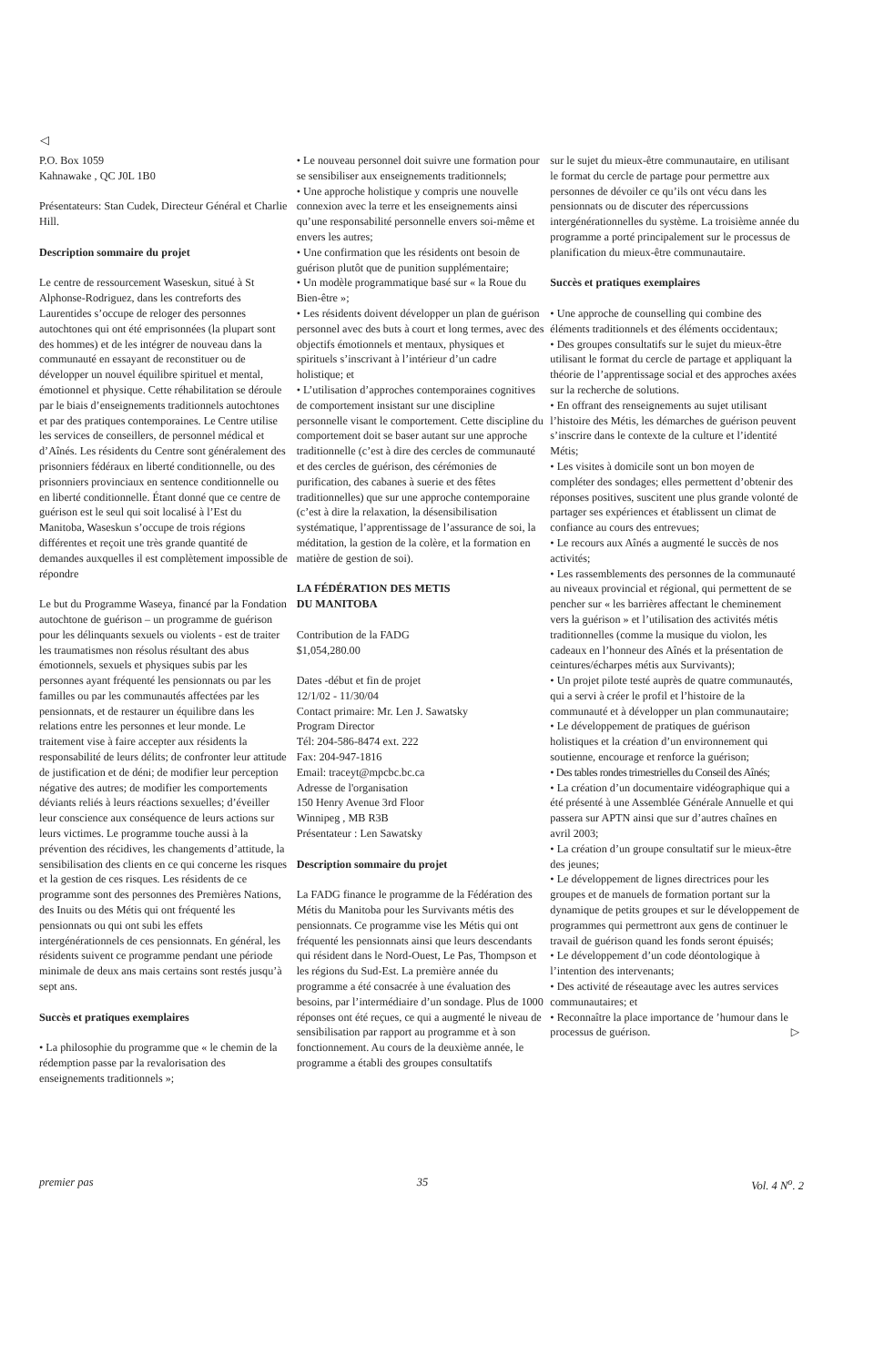◁
P.O. Box 1059
Kahnawake , QC J0L 1B0
Présentateurs: Stan Cudek, Directeur Général et Charlie Hill.
Description sommaire du projet
Le centre de ressourcement Waseskun, situé à St Alphonse-Rodriguez, dans les contreforts des Laurentides s’occupe de reloger des personnes autochtones qui ont été emprisonnées (la plupart sont des hommes) et de les intégrer de nouveau dans la communauté en essayant de reconstituer ou de développer un nouvel équilibre spirituel et mental, émotionnel et physique. Cette réhabilitation se déroule par le biais d’enseignements traditionnels autochtones et par des pratiques contemporaines. Le Centre utilise les services de conseillers, de personnel médical et d’Aînés. Les résidents du Centre sont généralement des prisonniers fédéraux en liberté conditionnelle, ou des prisonniers provinciaux en sentence conditionnelle ou en liberté conditionnelle. Étant donné que ce centre de guérison est le seul qui soit localisé à l’Est du Manitoba, Waseskun s’occupe de trois régions différentes et reçoit une très grande quantité de demandes auxquelles il est complètement impossible de répondre
Le but du Programme Waseya, financé par la Fondation autochtone de guérison – un programme de guérison pour les délinquants sexuels ou violents - est de traiter les traumatismes non résolus résultant des abus émotionnels, sexuels et physiques subis par les personnes ayant fréquenté les pensionnats ou par les familles ou par les communautés affectées par les pensionnats, et de restaurer un équilibre dans les relations entre les personnes et leur monde. Le traitement vise à faire accepter aux résidents la responsabilité de leurs délits; de confronter leur attitude de justification et de déni; de modifier leur perception négative des autres; de modifier les comportements déviants reliés à leurs réactions sexuelles; d’éveiller leur conscience aux conséquence de leurs actions sur leurs victimes. Le programme touche aussi à la prévention des récidives, les changements d’attitude, la sensibilisation des clients en ce qui concerne les risques et la gestion de ces risques. Les résidents de ce programme sont des personnes des Premières Nations, des Inuits ou des Métis qui ont fréquenté les pensionnats ou qui ont subi les effets intergénérationnels de ces pensionnats. En général, les résidents suivent ce programme pendant une période minimale de deux ans mais certains sont restés jusqu’à sept ans.
Succès et pratiques exemplaires
• La philosophie du programme que « le chemin de la rédemption passe par la revalorisation des enseignements traditionnels »;
• Le nouveau personnel doit suivre une formation pour se sensibiliser aux enseignements traditionnels;
• Une approche holistique y compris une nouvelle connexion avec la terre et les enseignements ainsi qu’une responsabilité personnelle envers soi-même et envers les autres;
• Une confirmation que les résidents ont besoin de guérison plutôt que de punition supplémentaire;
• Un modèle programmatique basé sur « la Roue du Bien-être »;
• Les résidents doivent développer un plan de guérison personnel avec des buts à court et long termes, avec des objectifs émotionnels et mentaux, physiques et spirituels s’inscrivant à l’intérieur d’un cadre holistique; et
• L’utilisation d’approches contemporaines cognitives de comportement insistant sur une discipline personnelle visant le comportement. Cette discipline du comportement doit se baser autant sur une approche traditionnelle (c’est à dire des cercles de communauté et des cercles de guérison, des cérémonies de purification, des cabanes à suerie et des fêtes traditionnelles) que sur une approche contemporaine (c’est à dire la relaxation, la désensibilisation systématique, l’apprentissage de l’assurance de soi, la méditation, la gestion de la colère, et la formation en matière de gestion de soi).
LA FÉDÉRATION DES METIS
DU MANITOBA
Contribution de la FADG
$1,054,280.00
Dates -début et fin de projet
12/1/02 - 11/30/04
Contact primaire: Mr. Len J. Sawatsky
Program Director
Tél: 204-586-8474 ext. 222
Fax: 204-947-1816
Email: traceyt@mpcbc.bc.ca
Adresse de l'organisation
150 Henry Avenue 3rd Floor
Winnipeg , MB R3B
Présentateur : Len Sawatsky
Description sommaire du projet
La FADG finance le programme de la Fédération des Métis du Manitoba pour les Survivants métis des pensionnats. Ce programme vise les Métis qui ont fréquenté les pensionnats ainsi que leurs descendants qui résident dans le Nord-Ouest, Le Pas, Thompson et les régions du Sud-Est. La première année du programme a été consacrée à une évaluation des besoins, par l’intermédiaire d’un sondage. Plus de 1000 réponses ont été reçues, ce qui a augmenté le niveau de sensibilisation par rapport au programme et à son fonctionnement. Au cours de la deuxième année, le programme a établi des groupes consultatifs
sur le sujet du mieux-être communautaire, en utilisant le format du cercle de partage pour permettre aux personnes de dévoiler ce qu’ils ont vécu dans les pensionnats ou de discuter des répercussions intergénérationnelles du système. La troisième année du programme a porté principalement sur le processus de planification du mieux-être communautaire.
Succès et pratiques exemplaires
• Une approche de counselling qui combine des éléments traditionnels et des éléments occidentaux;
• Des groupes consultatifs sur le sujet du mieux-être utilisant le format du cercle de partage et appliquant la théorie de l’apprentissage social et des approches axées sur la recherche de solutions.
• En offrant des renseignements au sujet utilisant l’histoire des Métis, les démarches de guérison peuvent s’inscrire dans le contexte de la culture et l’identité Métis;
• Les visites à domicile sont un bon moyen de compléter des sondages; elles permettent d’obtenir des réponses positives, suscitent une plus grande volonté de partager ses expériences et établissent un climat de confiance au cours des entrevues;
• Le recours aux Aînés a augmenté le succès de nos activités;
• Les rassemblements des personnes de la communauté au niveaux provincial et régional, qui permettent de se pencher sur « les barrières affectant le cheminement vers la guérison » et l’utilisation des activités métis traditionnelles (comme la musique du violon, les cadeaux en l’honneur des Aînés et la présentation de ceintures/écharpes métis aux Survivants);
• Un projet pilote testé auprès de quatre communautés, qui a servi à créer le profil et l’histoire de la communauté et à développer un plan communautaire;
• Le développement de pratiques de guérison holistiques et la création d’un environnement qui soutienne, encourage et renforce la guérison;
• Des tables rondes trimestrielles du Conseil des Aînés;
• La création d’un documentaire vidéographique qui a été présenté à une Assemblée Générale Annuelle et qui passera sur APTN ainsi que sur d’autres chaînes en avril 2003;
• La création d’un groupe consultatif sur le mieux-être des jeunes;
• Le développement de lignes directrices pour les groupes et de manuels de formation portant sur la dynamique de petits groupes et sur le développement de programmes qui permettront aux gens de continuer le travail de guérison quand les fonds seront épuisés;
• Le développement d’un code déontologique à l’intention des intervenants;
• Des activité de réseautage avec les autres services communautaires; et
• Reconnaître la place importance de ’humour dans le processus de guérison. ▷
premier pas 35 Vol. 4 N<sup>o</sup>. 2